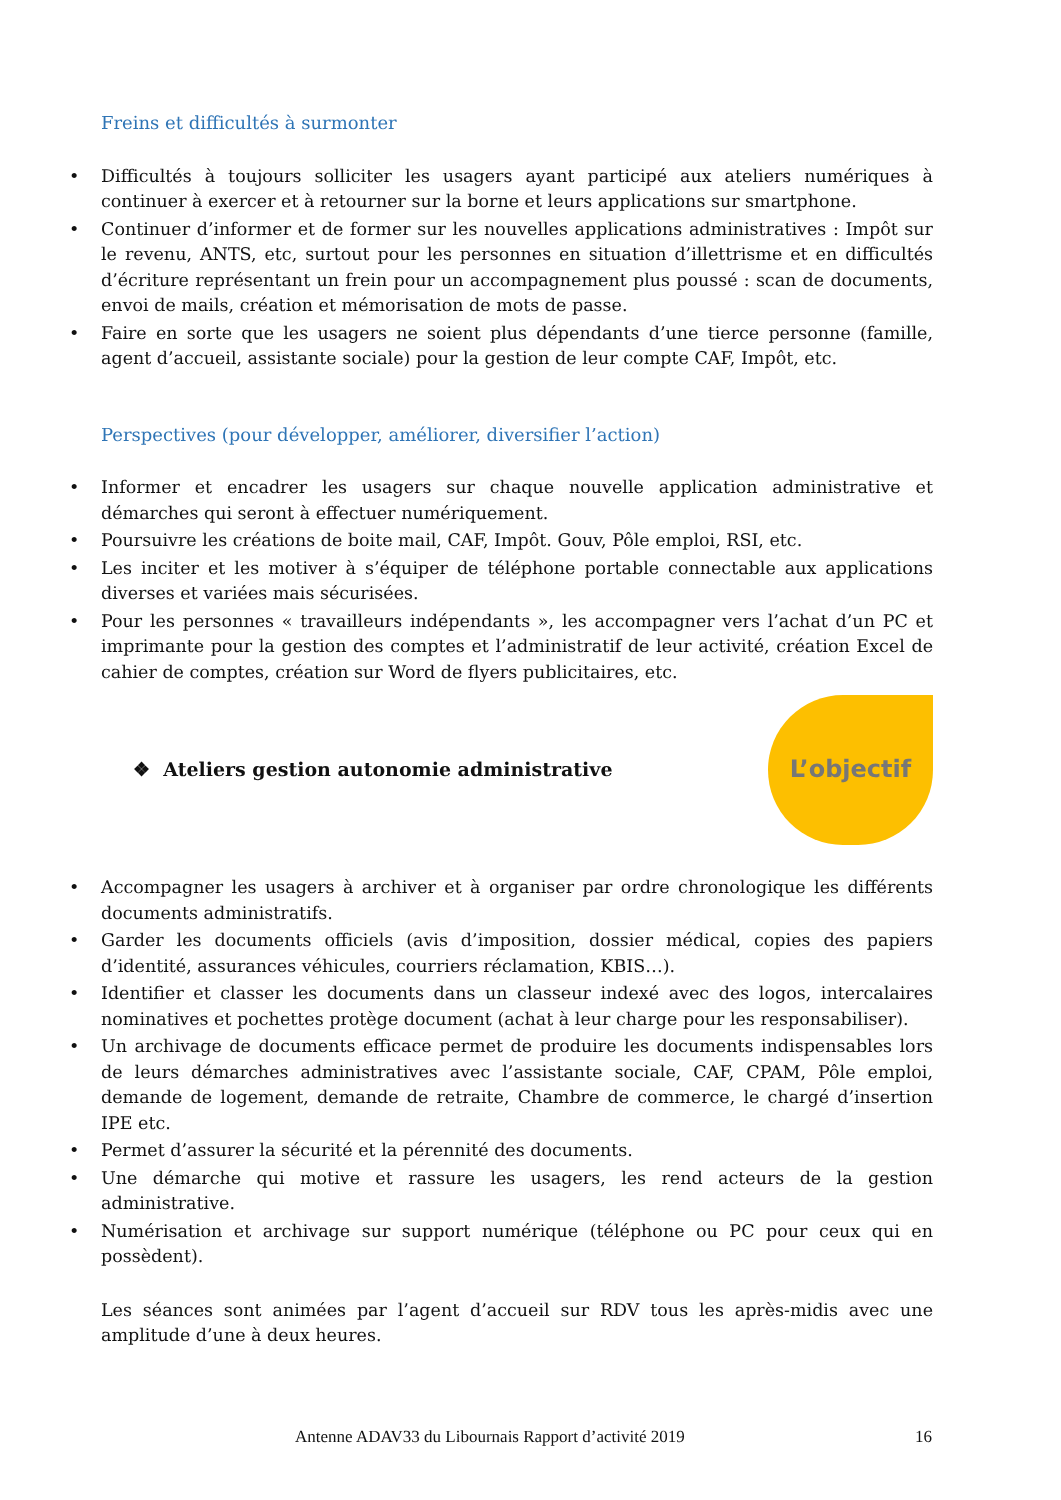Freins et difficultés à surmonter
• Difficultés à toujours solliciter les usagers ayant participé aux ateliers numériques à continuer à exercer et à retourner sur la borne et leurs applications sur smartphone.
• Continuer d’informer et de former sur les nouvelles applications administratives : Impôt sur le revenu, ANTS, etc, surtout pour les personnes en situation d’illettrisme et en difficultés d’écriture représentant un frein pour un accompagnement plus poussé : scan de documents, envoi de mails, création et mémorisation de mots de passe.
• Faire en sorte que les usagers ne soient plus dépendants d’une tierce personne (famille, agent d’accueil, assistante sociale) pour la gestion de leur compte CAF, Impôt, etc.
Perspectives (pour développer, améliorer, diversifier l’action)
• Informer et encadrer les usagers sur chaque nouvelle application administrative et démarches qui seront à effectuer numériquement.
• Poursuivre les créations de boite mail, CAF, Impôt. Gouv, Pôle emploi, RSI, etc.
• Les inciter et les motiver à s’équiper de téléphone portable connectable aux applications diverses et variées mais sécurisées.
• Pour les personnes « travailleurs indépendants », les accompagner vers l’achat d’un PC et imprimante pour la gestion des comptes et l’administratif de leur activité, création Excel de cahier de comptes, création sur Word de flyers publicitaires, etc.
❖ Ateliers gestion autonomie administrative
L’objectif
• Accompagner les usagers à archiver et à organiser par ordre chronologique les différents documents administratifs.
• Garder les documents officiels (avis d’imposition, dossier médical, copies des papiers d’identité, assurances véhicules, courriers réclamation, KBIS…).
• Identifier et classer les documents dans un classeur indexé avec des logos, intercalaires nominatives et pochettes protège document (achat à leur charge pour les responsabiliser).
• Un archivage de documents efficace permet de produire les documents indispensables lors de leurs démarches administratives avec l’assistante sociale, CAF, CPAM, Pôle emploi, demande de logement, demande de retraite, Chambre de commerce, le chargé d’insertion IPE etc.
• Permet d’assurer la sécurité et la pérennité des documents.
• Une démarche qui motive et rassure les usagers, les rend acteurs de la gestion administrative.
• Numérisation et archivage sur support numérique (téléphone ou PC pour ceux qui en possèdent).
Les séances sont animées par l’agent d’accueil sur RDV tous les après-midis avec une amplitude d’une à deux heures.
Antenne ADAV33 du Libournais Rapport d’activité 2019 16